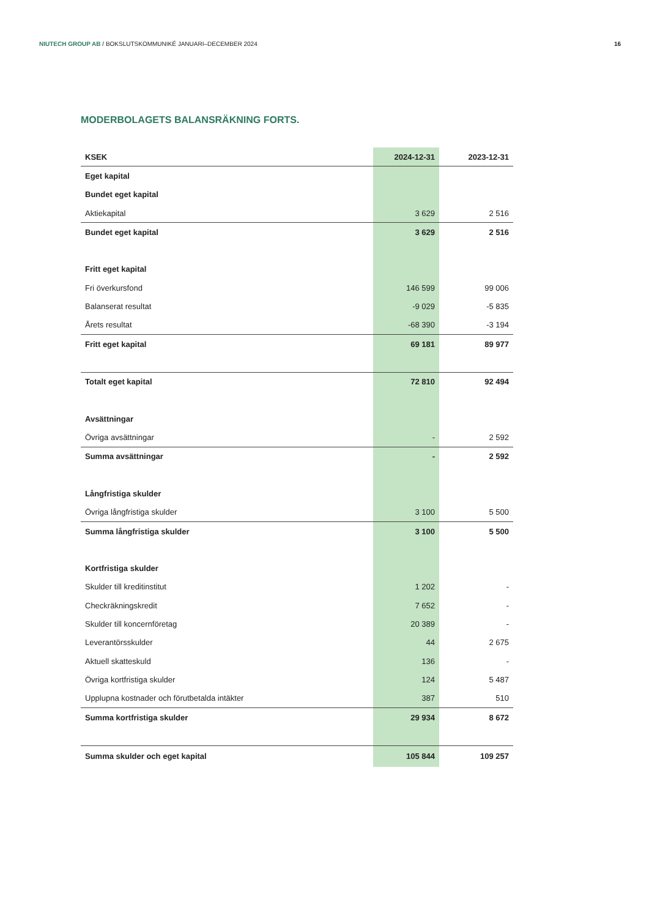NIUTECH GROUP AB / BOKSLUTSKOMMUNIKÉ JANUARI–DECEMBER 2024 16
MODERBOLAGETS BALANSRÄKNING FORTS.
| KSEK | 2024-12-31 | 2023-12-31 |
| --- | --- | --- |
| Eget kapital | | |
| Bundet eget kapital | | |
| Aktiekapital | 3 629 | 2 516 |
| Bundet eget kapital | 3 629 | 2 516 |
| Fritt eget kapital | | |
| Fri överkursfond | 146 599 | 99 006 |
| Balanserat resultat | -9 029 | -5 835 |
| Årets resultat | -68 390 | -3 194 |
| Fritt eget kapital | 69 181 | 89 977 |
| Totalt eget kapital | 72 810 | 92 494 |
| Avsättningar | | |
| Övriga avsättningar | - | 2 592 |
| Summa avsättningar | - | 2 592 |
| Långfristiga skulder | | |
| Övriga långfristiga skulder | 3 100 | 5 500 |
| Summa långfristiga skulder | 3 100 | 5 500 |
| Kortfristiga skulder | | |
| Skulder till kreditinstitut | 1 202 | - |
| Checkräkningskredit | 7 652 | - |
| Skulder till koncernföretag | 20 389 | - |
| Leverantörsskulder | 44 | 2 675 |
| Aktuell skatteskuld | 136 | - |
| Övriga kortfristiga skulder | 124 | 5 487 |
| Upplupna kostnader och förutbetalda intäkter | 387 | 510 |
| Summa kortfristiga skulder | 29 934 | 8 672 |
| Summa skulder och eget kapital | 105 844 | 109 257 |